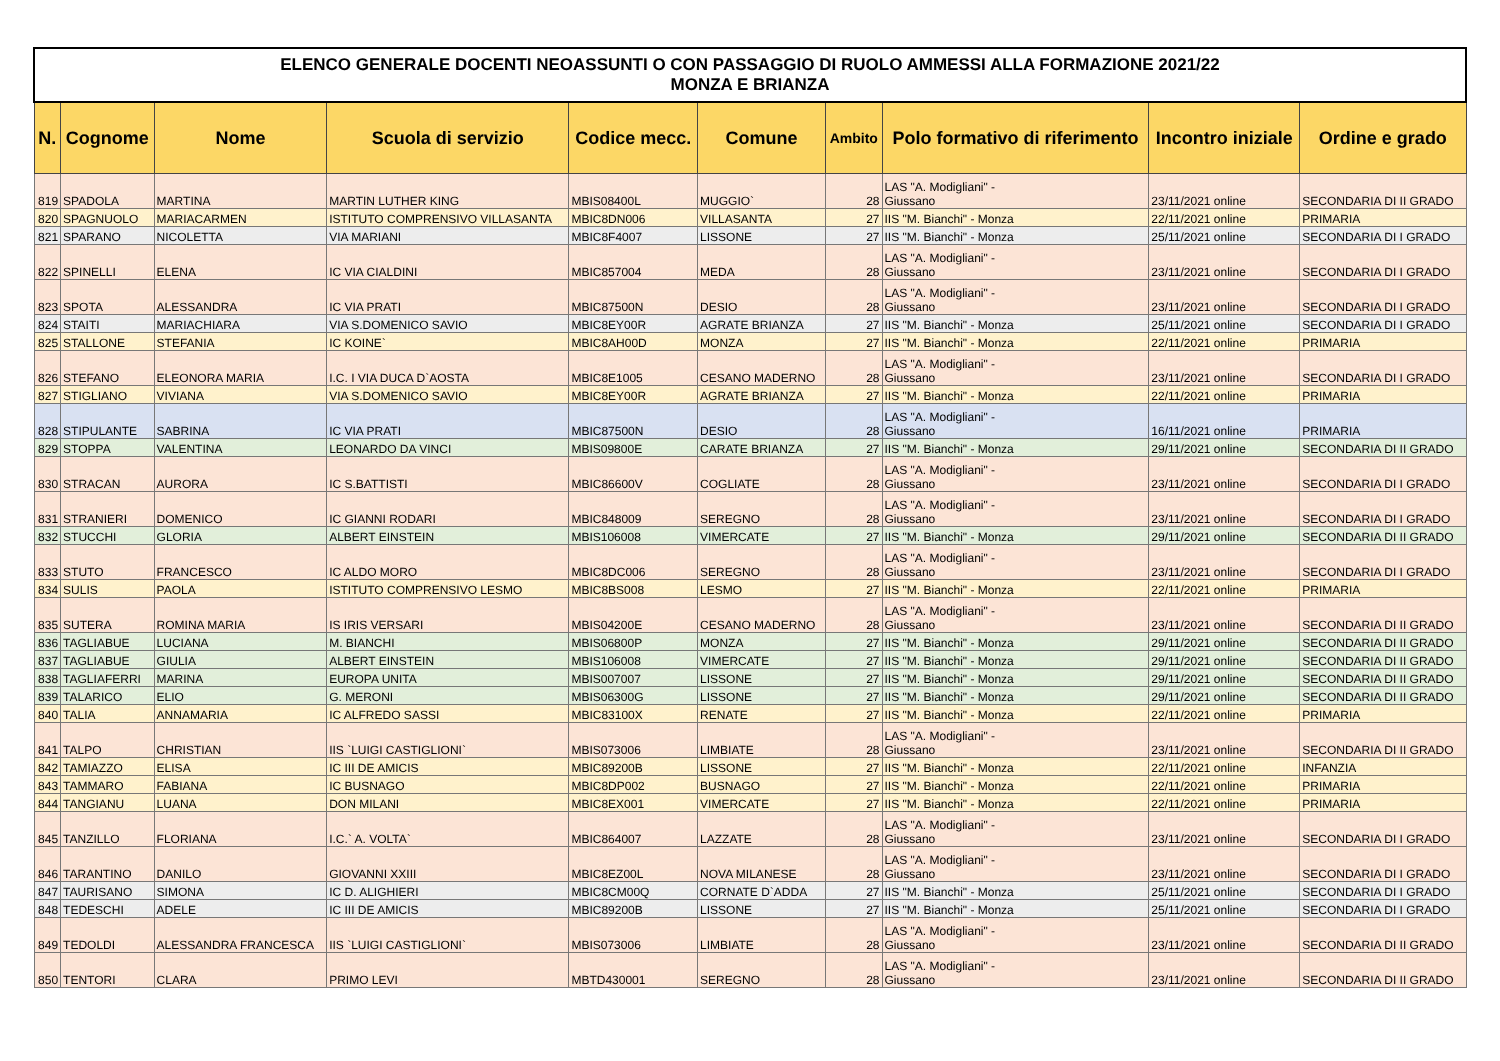| ELENCO GENERALE DOCENTI NEOASSUNTI O CON PASSAGGIO DI RUOLO AMMESSI ALLA FORMAZIONE 2021/22 MONZA E BRIANZA | | | | | | | | | |
| --- | --- | --- | --- | --- | --- | --- | --- | --- | --- |
| N. | Cognome | Nome | Scuola di servizio | Codice mecc. | Comune | Ambito | Polo formativo di riferimento | Incontro iniziale | Ordine e grado |
| 819 | SPADOLA | MARTINA | MARTIN LUTHER KING | MBIS08400L | MUGGIO` | 28 | LAS "A. Modigliani" - Giussano | 23/11/2021 online | SECONDARIA DI II GRADO |
| 820 | SPAGNUOLO | MARIACARMEN | ISTITUTO COMPRENSIVO VILLASANTA | MBIC8DN006 | VILLASANTA | 27 | IIS "M. Bianchi" - Monza | 22/11/2021 online | PRIMARIA |
| 821 | SPARANO | NICOLETTA | VIA MARIANI | MBIC8F4007 | LISSONE | 27 | IIS "M. Bianchi" - Monza | 25/11/2021 online | SECONDARIA DI I GRADO |
| 822 | SPINELLI | ELENA | IC VIA CIALDINI | MBIC857004 | MEDA | 28 | LAS "A. Modigliani" - Giussano | 23/11/2021 online | SECONDARIA DI I GRADO |
| 823 | SPOTA | ALESSANDRA | IC VIA PRATI | MBIC87500N | DESIO | 28 | LAS "A. Modigliani" - Giussano | 23/11/2021 online | SECONDARIA DI I GRADO |
| 824 | STAITI | MARIACHIARA | VIA S.DOMENICO SAVIO | MBIC8EY00R | AGRATE BRIANZA | 27 | IIS "M. Bianchi" - Monza | 25/11/2021 online | SECONDARIA DI I GRADO |
| 825 | STALLONE | STEFANIA | IC KOINE` | MBIC8AH00D | MONZA | 27 | IIS "M. Bianchi" - Monza | 22/11/2021 online | PRIMARIA |
| 826 | STEFANO | ELEONORA MARIA | I.C. I VIA DUCA D`AOSTA | MBIC8E1005 | CESANO MADERNO | 28 | LAS "A. Modigliani" - Giussano | 23/11/2021 online | SECONDARIA DI I GRADO |
| 827 | STIGLIANO | VIVIANA | VIA S.DOMENICO SAVIO | MBIC8EY00R | AGRATE BRIANZA | 27 | IIS "M. Bianchi" - Monza | 22/11/2021 online | PRIMARIA |
| 828 | STIPULANTE | SABRINA | IC VIA PRATI | MBIC87500N | DESIO | 28 | LAS "A. Modigliani" - Giussano | 16/11/2021 online | PRIMARIA |
| 829 | STOPPA | VALENTINA | LEONARDO DA VINCI | MBIS09800E | CARATE BRIANZA | 27 | IIS "M. Bianchi" - Monza | 29/11/2021 online | SECONDARIA DI II GRADO |
| 830 | STRACAN | AURORA | IC S.BATTISTI | MBIC86600V | COGLIATE | 28 | LAS "A. Modigliani" - Giussano | 23/11/2021 online | SECONDARIA DI I GRADO |
| 831 | STRANIERI | DOMENICO | IC GIANNI RODARI | MBIC848009 | SEREGNO | 28 | LAS "A. Modigliani" - Giussano | 23/11/2021 online | SECONDARIA DI I GRADO |
| 832 | STUCCHI | GLORIA | ALBERT EINSTEIN | MBIS106008 | VIMERCATE | 27 | IIS "M. Bianchi" - Monza | 29/11/2021 online | SECONDARIA DI II GRADO |
| 833 | STUTO | FRANCESCO | IC ALDO MORO | MBIC8DC006 | SEREGNO | 28 | LAS "A. Modigliani" - Giussano | 23/11/2021 online | SECONDARIA DI I GRADO |
| 834 | SULIS | PAOLA | ISTITUTO COMPRENSIVO LESMO | MBIC8BS008 | LESMO | 27 | IIS "M. Bianchi" - Monza | 22/11/2021 online | PRIMARIA |
| 835 | SUTERA | ROMINA MARIA | IS IRIS VERSARI | MBIS04200E | CESANO MADERNO | 28 | LAS "A. Modigliani" - Giussano | 23/11/2021 online | SECONDARIA DI II GRADO |
| 836 | TAGLIABUE | LUCIANA | M. BIANCHI | MBIS06800P | MONZA | 27 | IIS "M. Bianchi" - Monza | 29/11/2021 online | SECONDARIA DI II GRADO |
| 837 | TAGLIABUE | GIULIA | ALBERT EINSTEIN | MBIS106008 | VIMERCATE | 27 | IIS "M. Bianchi" - Monza | 29/11/2021 online | SECONDARIA DI II GRADO |
| 838 | TAGLIAFERRI | MARINA | EUROPA UNITA | MBIS007007 | LISSONE | 27 | IIS "M. Bianchi" - Monza | 29/11/2021 online | SECONDARIA DI II GRADO |
| 839 | TALARICO | ELIO | G. MERONI | MBIS06300G | LISSONE | 27 | IIS "M. Bianchi" - Monza | 29/11/2021 online | SECONDARIA DI II GRADO |
| 840 | TALIA | ANNAMARIA | IC ALFREDO SASSI | MBIC83100X | RENATE | 27 | IIS "M. Bianchi" - Monza | 22/11/2021 online | PRIMARIA |
| 841 | TALPO | CHRISTIAN | IIS `LUIGI CASTIGLIONI` | MBIS073006 | LIMBIATE | 28 | LAS "A. Modigliani" - Giussano | 23/11/2021 online | SECONDARIA DI II GRADO |
| 842 | TAMIAZZO | ELISA | IC III DE AMICIS | MBIC89200B | LISSONE | 27 | IIS "M. Bianchi" - Monza | 22/11/2021 online | INFANZIA |
| 843 | TAMMARO | FABIANA | IC BUSNAGO | MBIC8DP002 | BUSNAGO | 27 | IIS "M. Bianchi" - Monza | 22/11/2021 online | PRIMARIA |
| 844 | TANGIANU | LUANA | DON MILANI | MBIC8EX001 | VIMERCATE | 27 | IIS "M. Bianchi" - Monza | 22/11/2021 online | PRIMARIA |
| 845 | TANZILLO | FLORIANA | I.C.` A. VOLTA` | MBIC864007 | LAZZATE | 28 | LAS "A. Modigliani" - Giussano | 23/11/2021 online | SECONDARIA DI I GRADO |
| 846 | TARANTINO | DANILO | GIOVANNI XXIII | MBIC8EZ00L | NOVA MILANESE | 28 | LAS "A. Modigliani" - Giussano | 23/11/2021 online | SECONDARIA DI I GRADO |
| 847 | TAURISANO | SIMONA | IC D. ALIGHIERI | MBIC8CM00Q | CORNATE D`ADDA | 27 | IIS "M. Bianchi" - Monza | 25/11/2021 online | SECONDARIA DI I GRADO |
| 848 | TEDESCHI | ADELE | IC III DE AMICIS | MBIC89200B | LISSONE | 27 | IIS "M. Bianchi" - Monza | 25/11/2021 online | SECONDARIA DI I GRADO |
| 849 | TEDOLDI | ALESSANDRA FRANCESCA | IIS `LUIGI CASTIGLIONI` | MBIS073006 | LIMBIATE | 28 | LAS "A. Modigliani" - Giussano | 23/11/2021 online | SECONDARIA DI II GRADO |
| 850 | TENTORI | CLARA | PRIMO LEVI | MBTD430001 | SEREGNO | 28 | LAS "A. Modigliani" - Giussano | 23/11/2021 online | SECONDARIA DI II GRADO |